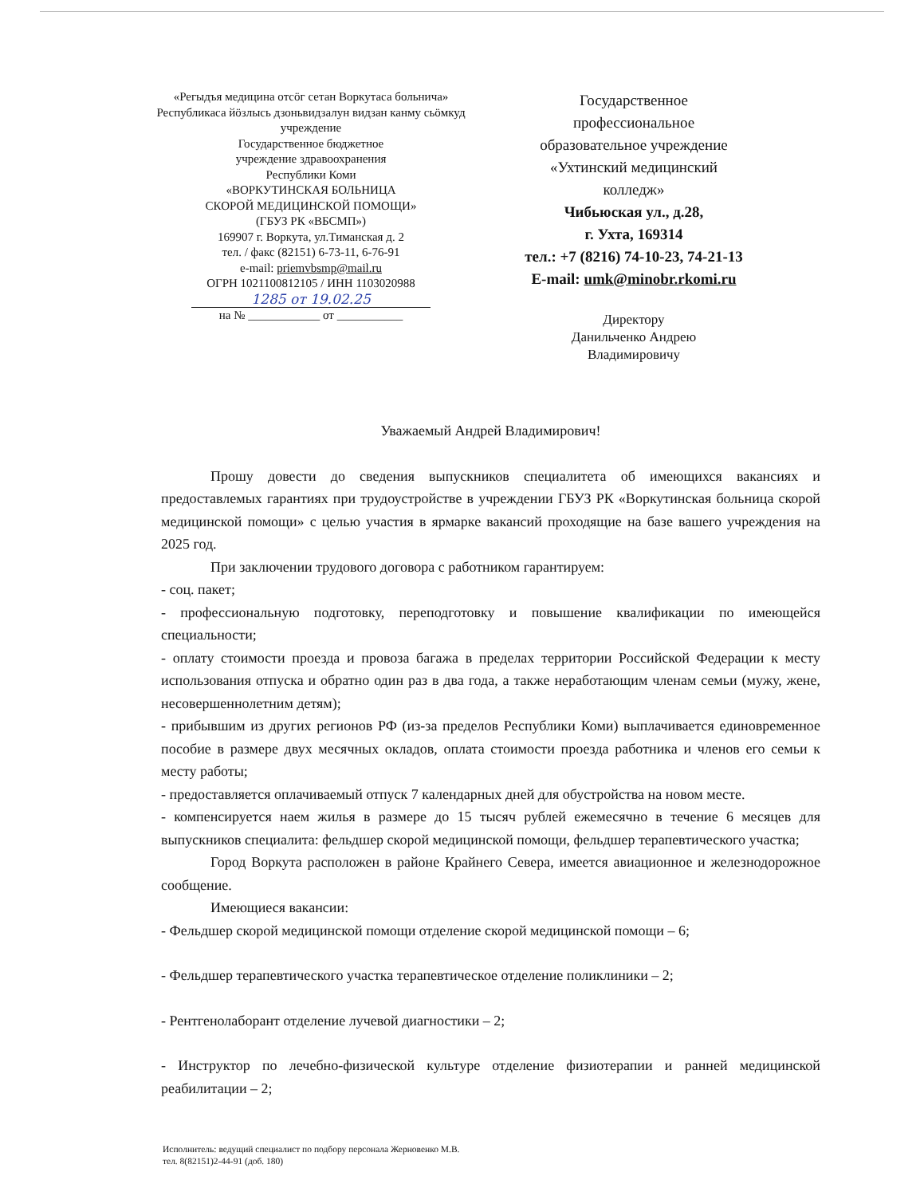«Регыдъя медицина отсӧг сетан Воркутаса больнича»
Республикаса йӧзлысь дзоньвидзалун видзан канму сьӧмкуд учреждение
Государственное бюджетное
учреждение здравоохранения
Республики Коми
«ВОРКУТИНСКАЯ БОЛЬНИЦА
СКОРОЙ МЕДИЦИНСКОЙ ПОМОЩИ»
(ГБУЗ РК «ВБСМП»)
169907 г. Воркута, ул.Тиманская д. 2
тел. / факс (82151) 6-73-11, 6-76-91
e-mail: priemvbsmp@mail.ru
ОГРН 1021100812105 / ИНН 1103020988
1285 от 19.02.25
на № ____________ от ___________
Государственное
профессиональное
образовательное учреждение
«Ухтинский медицинский
колледж»
Чибьюская ул., д.28,
г. Ухта, 169314
тел.: +7 (8216) 74-10-23, 74-21-13
E-mail: umk@minobr.rkomi.ru
Директору
Данильченко Андрею
Владимировичу
Уважаемый Андрей Владимирович!
Прошу довести до сведения выпускников специалитета об имеющихся вакансиях и предоставлемых гарантиях при трудоустройстве в учреждении ГБУЗ РК «Воркутинская больница скорой медицинской помощи» с целью участия в ярмарке вакансий проходящие на базе вашего учреждения на 2025 год.
При заключении трудового договора с работником гарантируем:
- соц. пакет;
- профессиональную подготовку, переподготовку и повышение квалификации по имеющейся специальности;
- оплату стоимости проезда и провоза багажа в пределах территории Российской Федерации к месту использования отпуска и обратно один раз в два года, а также неработающим членам семьи (мужу, жене, несовершеннолетним детям);
- прибывшим из других регионов РФ (из-за пределов Республики Коми) выплачивается единовременное пособие в размере двух месячных окладов, оплата стоимости проезда работника и членов его семьи к месту работы;
- предоставляется оплачиваемый отпуск 7 календарных дней для обустройства на новом месте.
- компенсируется наем жилья в размере до 15 тысяч рублей ежемесячно в течение 6 месяцев для выпускников специалита: фельдшер скорой медицинской помощи, фельдшер терапевтического участка;
Город Воркута расположен в районе Крайнего Севера, имеется авиационное и железнодорожное сообщение.
Имеющиеся вакансии:
- Фельдшер скорой медицинской помощи отделение скорой медицинской помощи – 6;
- Фельдшер терапевтического участка терапевтическое отделение поликлиники – 2;
- Рентгенолаборант отделение лучевой диагностики – 2;
- Инструктор по лечебно-физической культуре отделение физиотерапии и ранней медицинской реабилитации – 2;
Исполнитель: ведущий специалист по подбору персонала Жерновенко М.В.
тел. 8(82151)2-44-91 (доб. 180)